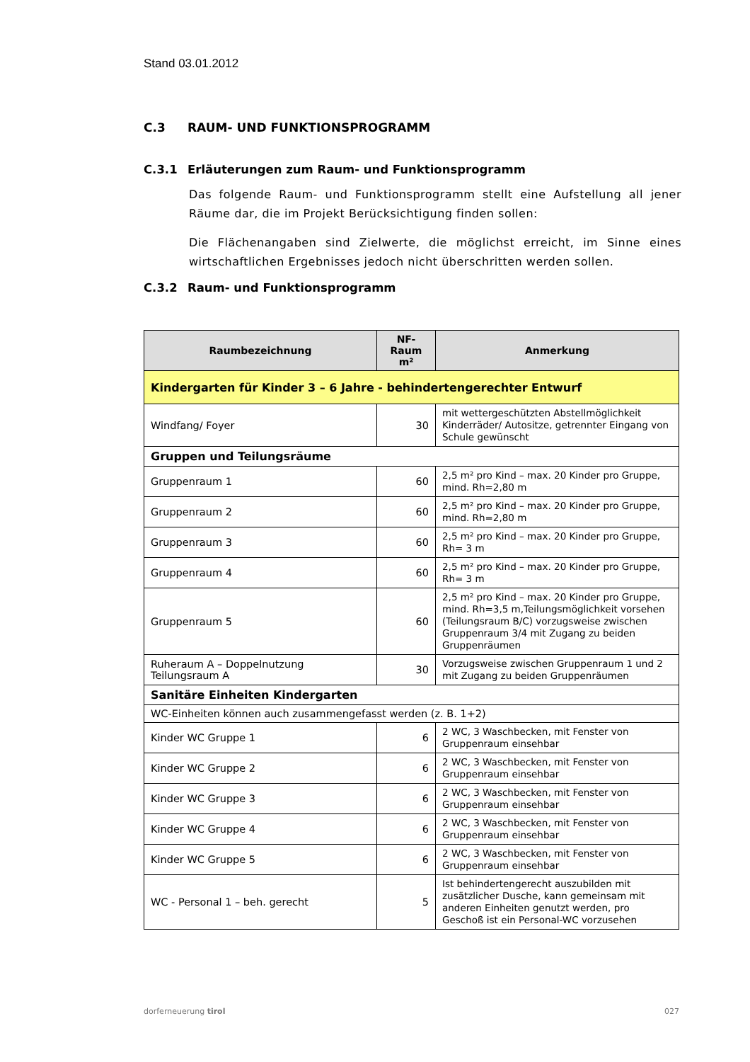Stand 03.01.2012
C.3 RAUM- UND FUNKTIONSPROGRAMM
C.3.1 Erläuterungen zum Raum- und Funktionsprogramm
Das folgende Raum- und Funktionsprogramm stellt eine Aufstellung all jener Räume dar, die im Projekt Berücksichtigung finden sollen:
Die Flächenangaben sind Zielwerte, die möglichst erreicht, im Sinne eines wirtschaftlichen Ergebnisses jedoch nicht überschritten werden sollen.
C.3.2 Raum- und Funktionsprogramm
| Raumbezeichnung | NF-Raum m² | Anmerkung |
| --- | --- | --- |
| Kindergarten für Kinder 3 – 6 Jahre - behindertengerechter Entwurf | | |
| Windfang/ Foyer | 30 | mit wettergeschützten Abstellmöglichkeit Kinderräder/ Autositze, getrennter Eingang von Schule gewünscht |
| Gruppen und Teilungsräume | | |
| Gruppenraum 1 | 60 | 2,5 m² pro Kind – max. 20 Kinder pro Gruppe, mind. Rh=2,80 m |
| Gruppenraum 2 | 60 | 2,5 m² pro Kind – max. 20 Kinder pro Gruppe, mind. Rh=2,80 m |
| Gruppenraum 3 | 60 | 2,5 m² pro Kind – max. 20 Kinder pro Gruppe, Rh= 3 m |
| Gruppenraum 4 | 60 | 2,5 m² pro Kind – max. 20 Kinder pro Gruppe, Rh= 3 m |
| Gruppenraum 5 | 60 | 2,5 m² pro Kind – max. 20 Kinder pro Gruppe, mind. Rh=3,5 m,Teilungsmöglichkeit vorsehen (Teilungsraum B/C) vorzugsweise zwischen Gruppenraum 3/4 mit Zugang zu beiden Gruppenräumen |
| Ruheraum A – Doppelnutzung Teilungsraum A | 30 | Vorzugsweise zwischen Gruppenraum 1 und 2 mit Zugang zu beiden Gruppenräumen |
| Sanitäre Einheiten Kindergarten | | |
| WC-Einheiten können auch zusammengefasst werden (z. B. 1+2) | | |
| Kinder WC Gruppe 1 | 6 | 2 WC, 3 Waschbecken, mit Fenster von Gruppenraum einsehbar |
| Kinder WC Gruppe 2 | 6 | 2 WC, 3 Waschbecken, mit Fenster von Gruppenraum einsehbar |
| Kinder WC Gruppe 3 | 6 | 2 WC, 3 Waschbecken, mit Fenster von Gruppenraum einsehbar |
| Kinder WC Gruppe 4 | 6 | 2 WC, 3 Waschbecken, mit Fenster von Gruppenraum einsehbar |
| Kinder WC Gruppe 5 | 6 | 2 WC, 3 Waschbecken, mit Fenster von Gruppenraum einsehbar |
| WC - Personal 1 – beh. gerecht | 5 | Ist behindertengerecht auszubilden mit zusätzlicher Dusche, kann gemeinsam mit anderen Einheiten genutzt werden, pro Geschoß ist ein Personal-WC vorzusehen |
dorferneuerung tirol 027